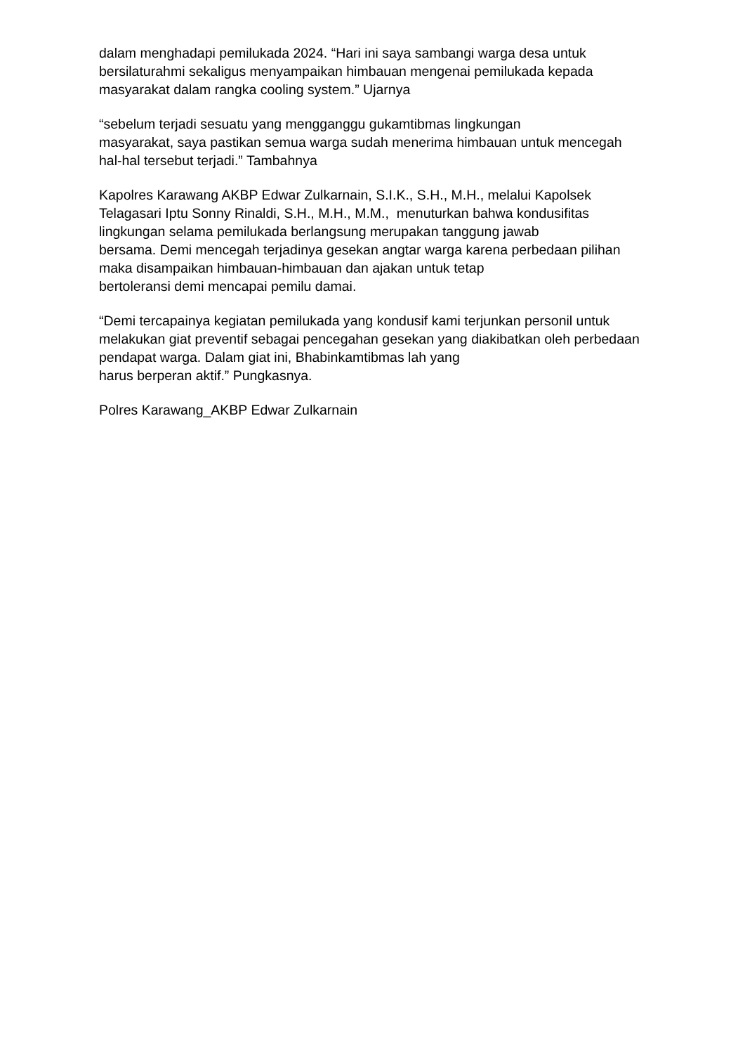dalam menghadapi pemilukada 2024. “Hari ini saya sambangi warga desa untuk bersilaturahmi sekaligus menyampaikan himbauan mengenai pemilukada kepada masyarakat dalam rangka cooling system.” Ujarnya
“sebelum terjadi sesuatu yang mengganggu gukamtibmas lingkungan
masyarakat, saya pastikan semua warga sudah menerima himbauan untuk mencegah hal-hal tersebut terjadi.” Tambahnya
Kapolres Karawang AKBP Edwar Zulkarnain, S.I.K., S.H., M.H., melalui Kapolsek Telagasari Iptu Sonny Rinaldi, S.H., M.H., M.M., menuturkan bahwa kondusifitas lingkungan selama pemilukada berlangsung merupakan tanggung jawab
bersama. Demi mencegah terjadinya gesekan angtar warga karena perbedaan pilihan maka disampaikan himbauan-himbauan dan ajakan untuk tetap
bertoleransi demi mencapai pemilu damai.
“Demi tercapainya kegiatan pemilukada yang kondusif kami terjunkan personil untuk melakukan giat preventif sebagai pencegahan gesekan yang diakibatkan oleh perbedaan pendapat warga. Dalam giat ini, Bhabinkamtibmas lah yang
harus berperan aktif.” Pungkasnya.
Polres Karawang_AKBP Edwar Zulkarnain